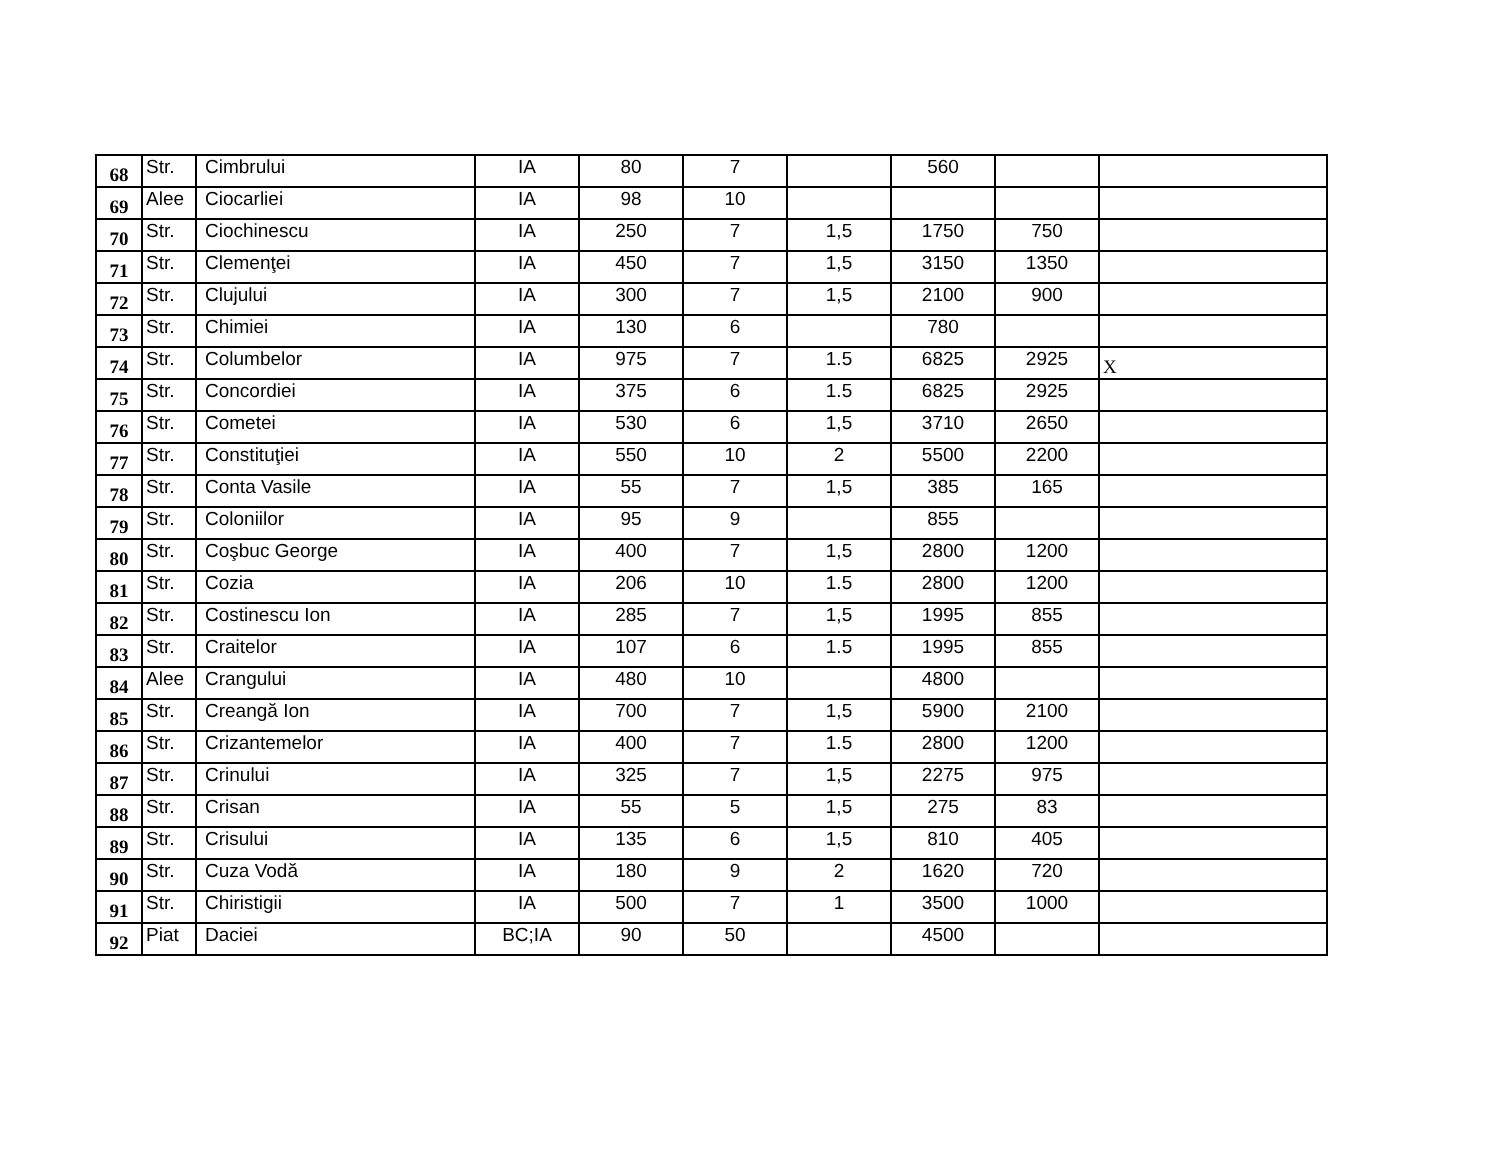| 68 | Str. | Cimbrului | IA | 80 | 7 | | 560 | | |
| 69 | Alee | Ciocarliei | IA | 98 | 10 | | | | |
| 70 | Str. | Ciochinescu | IA | 250 | 7 | 1,5 | 1750 | 750 | |
| 71 | Str. | Clemenţei | IA | 450 | 7 | 1,5 | 3150 | 1350 | |
| 72 | Str. | Clujului | IA | 300 | 7 | 1,5 | 2100 | 900 | |
| 73 | Str. | Chimiei | IA | 130 | 6 | | 780 | | |
| 74 | Str. | Columbelor | IA | 975 | 7 | 1.5 | 6825 | 2925 | X |
| 75 | Str. | Concordiei | IA | 375 | 6 | 1.5 | 6825 | 2925 | |
| 76 | Str. | Cometei | IA | 530 | 6 | 1,5 | 3710 | 2650 | |
| 77 | Str. | Constituţiei | IA | 550 | 10 | 2 | 5500 | 2200 | |
| 78 | Str. | Conta Vasile | IA | 55 | 7 | 1,5 | 385 | 165 | |
| 79 | Str. | Coloniilor | IA | 95 | 9 | | 855 | | |
| 80 | Str. | Coşbuc George | IA | 400 | 7 | 1,5 | 2800 | 1200 | |
| 81 | Str. | Cozia | IA | 206 | 10 | 1.5 | 2800 | 1200 | |
| 82 | Str. | Costinescu Ion | IA | 285 | 7 | 1,5 | 1995 | 855 | |
| 83 | Str. | Craitelor | IA | 107 | 6 | 1.5 | 1995 | 855 | |
| 84 | Alee | Crangului | IA | 480 | 10 | | 4800 | | |
| 85 | Str. | Creangă Ion | IA | 700 | 7 | 1,5 | 5900 | 2100 | |
| 86 | Str. | Crizantemelor | IA | 400 | 7 | 1.5 | 2800 | 1200 | |
| 87 | Str. | Crinului | IA | 325 | 7 | 1,5 | 2275 | 975 | |
| 88 | Str. | Crisan | IA | 55 | 5 | 1,5 | 275 | 83 | |
| 89 | Str. | Crisului | IA | 135 | 6 | 1,5 | 810 | 405 | |
| 90 | Str. | Cuza Vodă | IA | 180 | 9 | 2 | 1620 | 720 | |
| 91 | Str. | Chiristigii | IA | 500 | 7 | 1 | 3500 | 1000 | |
| 92 | Piat | Daciei | BC;IA | 90 | 50 | | 4500 | | |